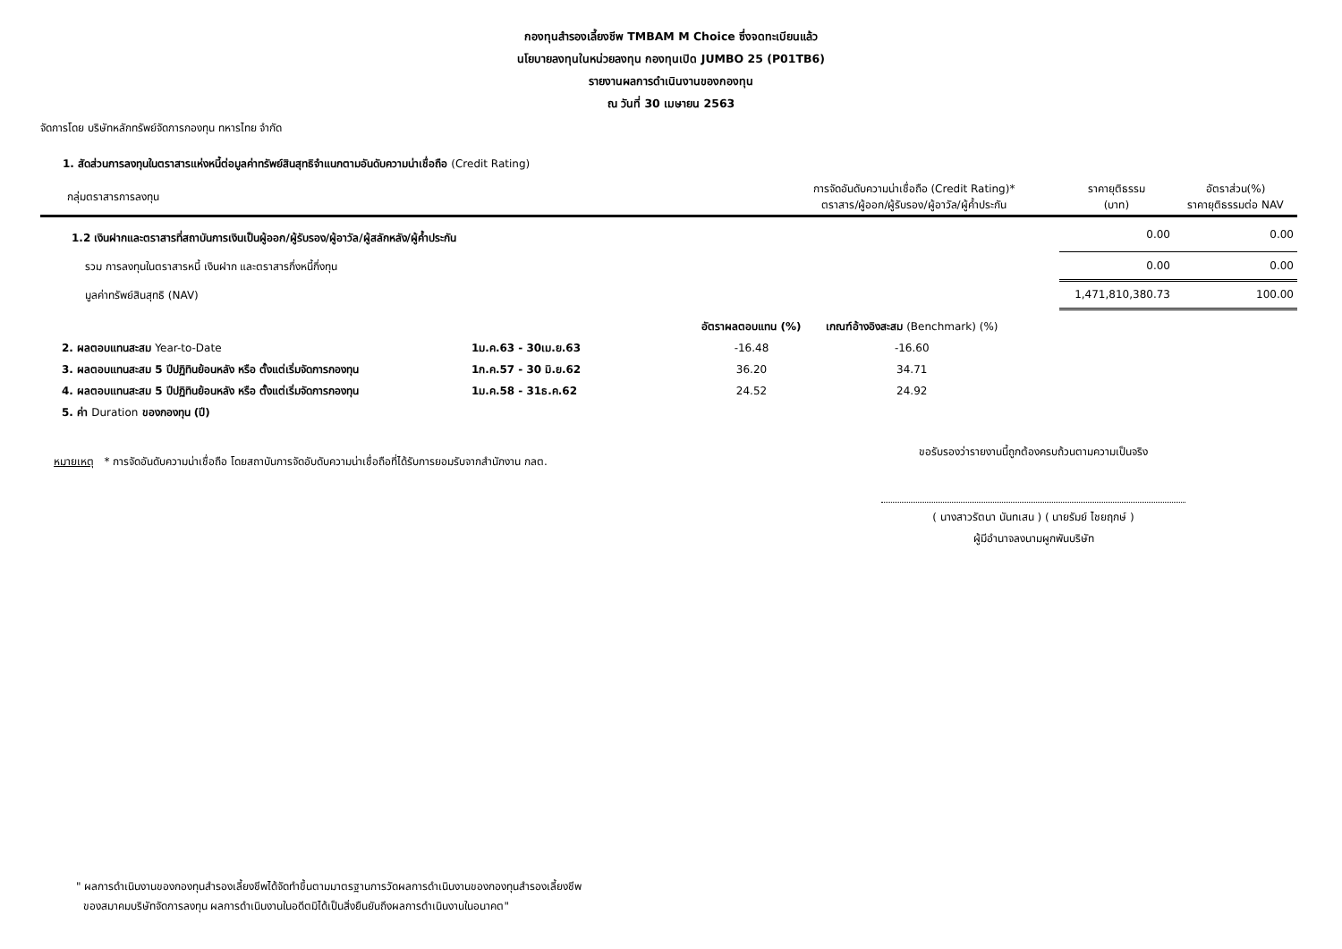กองทุนสำรองเลี้ยงชีพ TMBAM M Choice ซึ่งจดทะเบียนแล้ว
นโยบายลงทุนในหน่วยลงทุน กองทุนเปิด JUMBO 25 (P01TB6)
รายงานผลการดำเนินงานของกองทุน
ณ วันที่ 30 เมษายน 2563
จัดการโดย บริษัทหลักทรัพย์จัดการกองทุน ทหารไทย จำกัด
1. สัดส่วนการลงทุนในตราสารแห่งหนี้ต่อมูลค่าทรัพย์สินสุทธิจำแนกตามอันดับความน่าเชื่อถือ (Credit Rating)
| กลุ่มตราสารการลงทุน | การจัดอันดับความน่าเชื่อถือ (Credit Rating)* ตราสาร/ผู้ออก/ผู้รับรอง/ผู้อาวัล/ผู้ค้ำประกัน | ราคายุติธรรม (บาท) | อัตราส่วน(%) ราคายุติธรรมต่อ NAV |
| --- | --- | --- | --- |
| 1.2 เงินฝากและตราสารที่สถาบันการเงินเป็นผู้ออก/ผู้รับรอง/ผู้อาวัล/ผู้สลักหลัง/ผู้ค้ำประกัน | | 0.00 | 0.00 |
| รวม การลงทุนในตราสารหนี้ เงินฝาก และตราสารกึ่งหนี้กึ่งทุน | | 0.00 | 0.00 |
| มูลค่าทรัพย์สินสุทธิ (NAV) | | 1,471,810,380.73 | 100.00 |
| | | อัตราผลตอบแทน (%) | เกณฑ์อ้างอิงสะสม (Benchmark) (%) |
| 2. ผลตอบแทนสะสม Year-to-Date | 1ม.ค.63 - 30เม.ย.63 | -16.48 | -16.60 |
| 3. ผลตอบแทนสะสม 5 ปีปฏิทินย้อนหลัง หรือ ตั้งแต่เริ่มจัดการกองทุน | 1ก.ค.57 - 30 มิ.ย.62 | 36.20 | 34.71 |
| 4. ผลตอบแทนสะสม 5 ปีปฏิทินย้อนหลัง หรือ ตั้งแต่เริ่มจัดการกองทุน | 1ม.ค.58 - 31ธ.ค.62 | 24.52 | 24.92 |
| 5. ค่า Duration ของกองทุน (ปี) | | | |
หมายเหตุ * การจัดอันดับความน่าเชื่อถือ โดยสถาบันการจัดอับดับความน่าเชื่อถือที่ได้รับการยอมรับจากสำนักงาน กลต.
ขอรับรองว่ารายงานนี้ถูกต้องครบถ้วนตามความเป็นจริง
( นางสาวรัตนา นันทเสน ) ( นายรัมย์ ไชยฤกษ์ )
ผู้มีอำนาจลงนามผูกพันบริษัท
" ผลการดำเนินงานของกองทุนสำรองเลี้ยงชีพได้จัดทำขึ้นตามมาตรฐานการวัดผลการดำเนินงานของกองทุนสำรองเลี้ยงชีพ
ของสมาคมบริษัทจัดการลงทุน ผลการดำเนินงานในอดีตมิได้เป็นสิ่งยืนยันถึงผลการดำเนินงานในอนาคต"